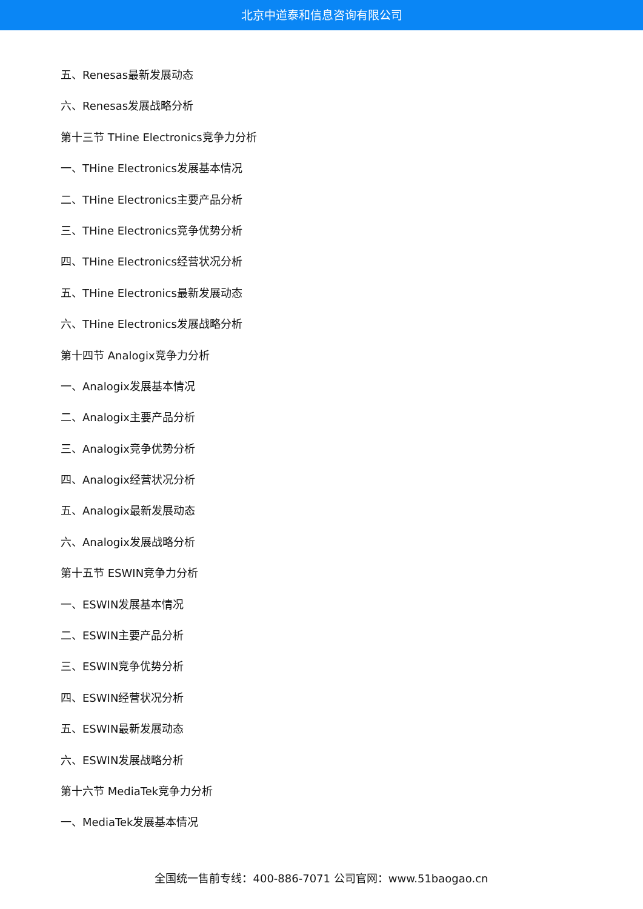北京中道泰和信息咨询有限公司
五、Renesas最新发展动态
六、Renesas发展战略分析
第十三节 THine Electronics竞争力分析
一、THine Electronics发展基本情况
二、THine Electronics主要产品分析
三、THine Electronics竞争优势分析
四、THine Electronics经营状况分析
五、THine Electronics最新发展动态
六、THine Electronics发展战略分析
第十四节 Analogix竞争力分析
一、Analogix发展基本情况
二、Analogix主要产品分析
三、Analogix竞争优势分析
四、Analogix经营状况分析
五、Analogix最新发展动态
六、Analogix发展战略分析
第十五节 ESWIN竞争力分析
一、ESWIN发展基本情况
二、ESWIN主要产品分析
三、ESWIN竞争优势分析
四、ESWIN经营状况分析
五、ESWIN最新发展动态
六、ESWIN发展战略分析
第十六节 MediaTek竞争力分析
一、MediaTek发展基本情况
全国统一售前专线：400-886-7071 公司官网：www.51baogao.cn